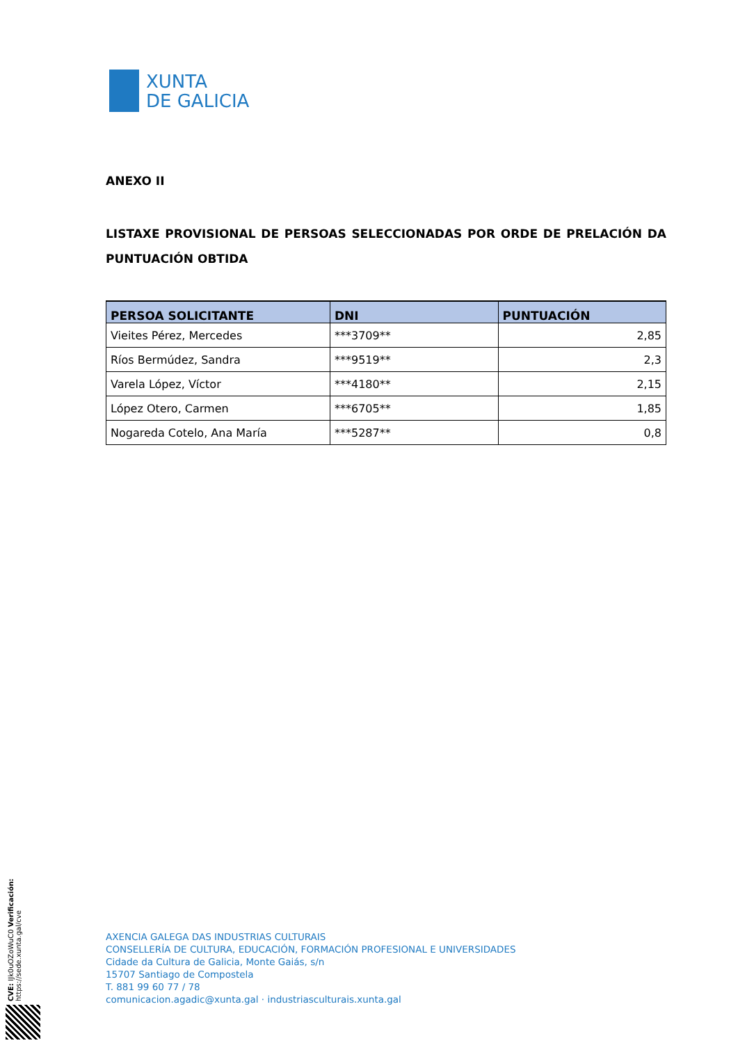XUNTA
DE GALICIA
ANEXO II
LISTAXE PROVISIONAL DE PERSOAS SELECCIONADAS POR ORDE DE PRELACIÓN DA PUNTUACIÓN OBTIDA
| PERSOA SOLICITANTE | DNI | PUNTUACIÓN |
| --- | --- | --- |
| Vieites Pérez, Mercedes | ***3709** | 2,85 |
| Ríos Bermúdez, Sandra | ***9519** | 2,3 |
| Varela López, Víctor | ***4180** | 2,15 |
| López Otero, Carmen | ***6705** | 1,85 |
| Nogareda Cotelo, Ana María | ***5287** | 0,8 |
CVE: IJk0uOZoWuC0 Verificación: https://sede.xunta.gal/cve
AXENCIA GALEGA DAS INDUSTRIAS CULTURAIS
CONSELLERÍA DE CULTURA, EDUCACIÓN, FORMACIÓN PROFESIONAL E UNIVERSIDADES
Cidade da Cultura de Galicia, Monte Gaiás, s/n
15707 Santiago de Compostela
T. 881 99 60 77 / 78
comunicacion.agadic@xunta.gal · industriasculturais.xunta.gal